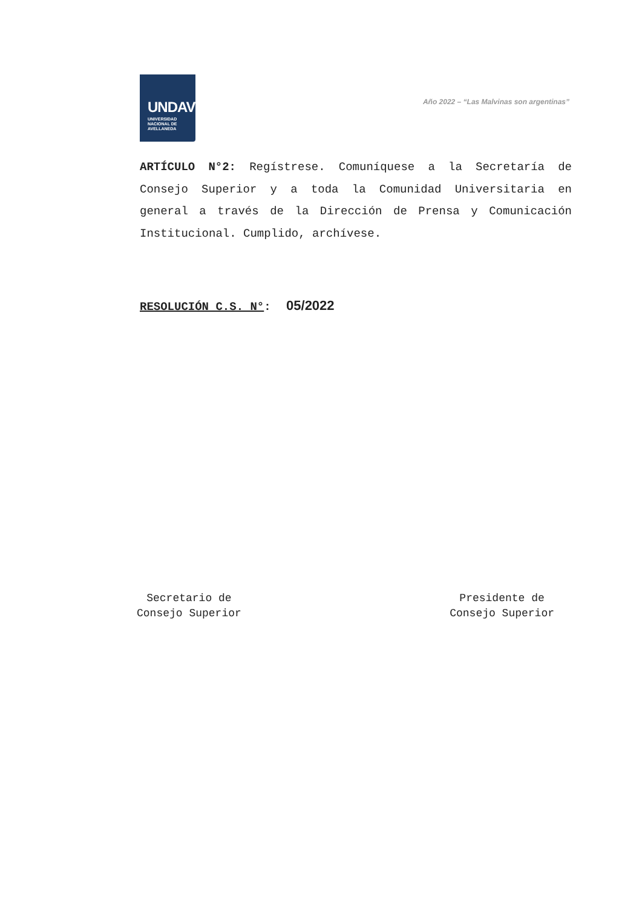UNDAV
UNIVERSIDAD
NACIONAL DE
AVELLANEDA
Año 2022 – “Las Malvinas son argentinas”
ARTÍCULO N°2: Regístrese. Comuníquese a la Secretaría de Consejo Superior y a toda la Comunidad Universitaria en general a través de la Dirección de Prensa y Comunicación Institucional. Cumplido, archívese.
RESOLUCIÓN C.S. N°: 05/2022
Secretario de
Consejo Superior
Presidente de
Consejo Superior